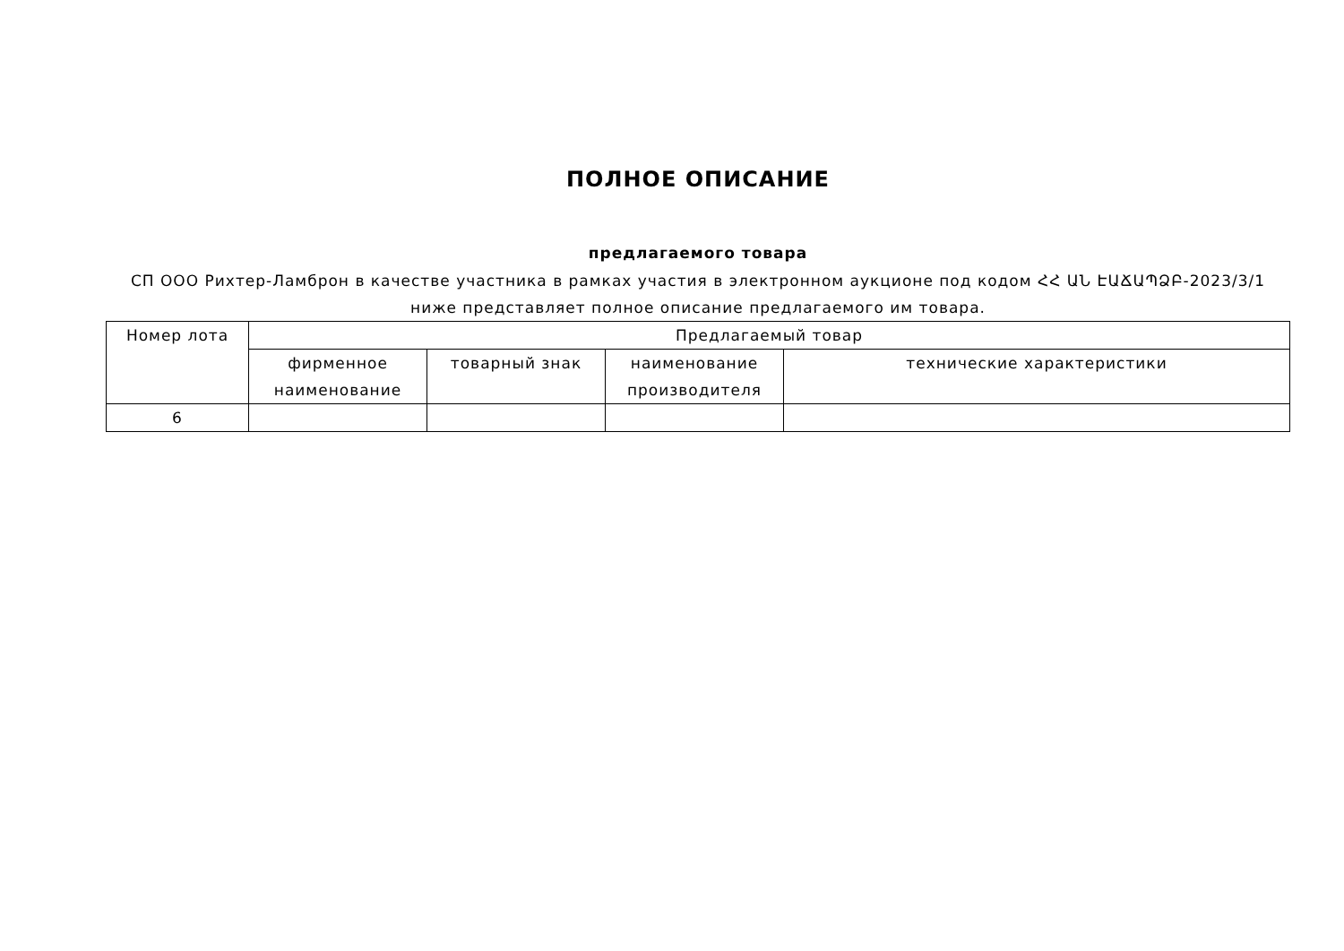ПОЛНОЕ ОПИСАНИЕ
предлагаемого товара
СП ООО Рихтер-Ламброн в качестве участника в рамках участия в электронном аукционе под кодом ՀՀ ԱՆ ԷԱՃԱՊՁԲ-2023/3/1 ниже представляет полное описание предлагаемого им товара.
| Номер лота | Предлагаемый товар | | | |
| --- | --- | --- | --- | --- |
| | фирменное наименование | товарный знак | наименование производителя | технические характеристики |
| 6 | | | | |